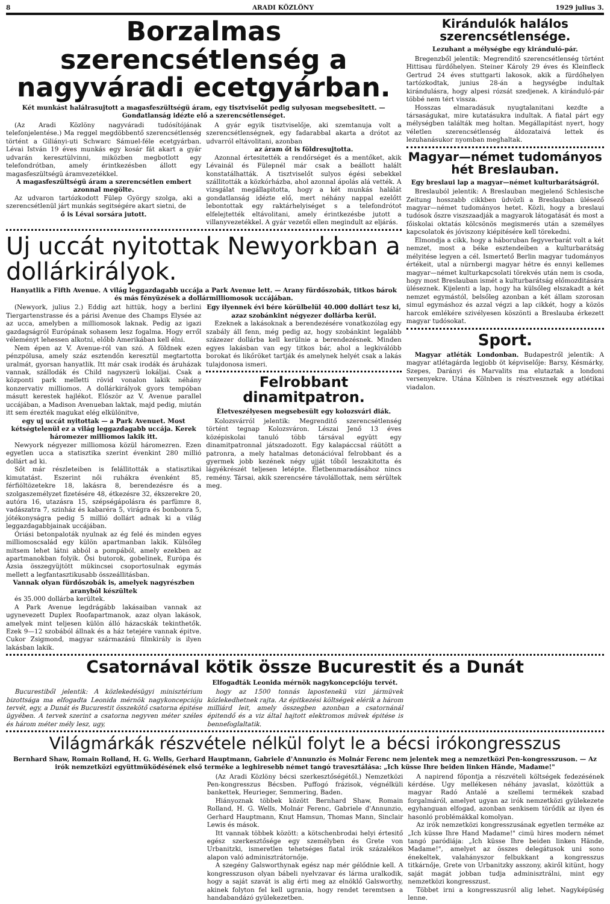8 ARADI KÖZLÖNY 1929 julius 3.
Borzalmas szerencsétlenség a nagyváradi ecetgyárban.
Két munkást halálrasujtott a magasfeszültségü áram, egy tisztviselőt pedig sulyosan megsebesitett. — Gondatlanság idézte elő a szerencsétlenséget.
(Az Aradi Közlöny nagyváradi tudósítójának telefonjelentése.) Ma reggel megdöbbentő szerencsétlenség történt a Giliányi-uti Schwarc Sámuel-féle ecetgyárban. Lévai István 19 éves munkás egy kosár fát akart a gyár udvarán keresztülvinni, miközben megbotlott egy telefondrótban, amely érintkezésben állott egy magasfeszültségü áramvezetékkel.
A magasfeszültségü áram a szerencsétlen embert azonnal megölte.
Az udvaron tartózkodott Fülep György szolga, aki a szerencsétlenül járt munkás segitségére akart sietni, de
ő is Lévai sorsára jutott.
A gyár egyik tisztviselője, aki szemtanuja volt a szerencsétlenségnek, egy fadarabbal akarta a drótot az udvarról eltávolitani, azonban
az áram őt is földresujtotta.
Azonnal értesitették a rendőrséget és a mentőket, akik Lévainál és Fülepnél már csak a beállott halált konstatálhatták. A tisztviselőt sulyos égési sebekkel szállitották a közkórházba, ahol azonnal ápolás alá vették. A vizsgálat megállapitotta, hogy a két munkás halálát gondatlanság idézte elő, mert néhány nappal ezelőtt lebontottak egy raktárhelyiséget s a telefondrótot elfelejtették eltávolitani, amely érintkezésbe jutott a villanyvezetékkel. A gyár vezetői ellen megindult az eljárás.
Uj uccát nyitottak Newyorkban a dollárkirályok.
Hanyatlik a Fifth Avenue. A világ leggazdagabb uccája a Park Avenue lett. — Arany fürdőszobák, titkos bárok és más fényüzések a dollármilliomosok uccájában.
(Newyork, julius 2.) Eddig azt hittük, hogy a berlini Tiergartenstrasse és a párisi Avenue des Champs Elysée az az ucca, amelyben a milliomosok laknak. Pedig az igazi gazdagságról Európának sohasem lesz fogalma. Hogy erről véleményt lehessen alkotni, előbb Amerikában kell élni.
Nem épen az V. Avenue-ról van szó. A földnek ezen pénzpólusa, amely száz esztendőn keresztül megtartotta uralmát, gyorsan hanyatlik. Itt már csak irodák és áruházak vannak, szállodák és Child nagyszerü lokáljai. Csak a központi park melletti rövid vonalon lakik néhány konzervativ milliomos. A dollárkirályok gyors tempóban másutt kerestek hajlékot. Először az V. Avenue parallel uccájában, a Madison Avenueban laktak, majd pedig, miután itt sem érezték magukat elég elkülönitve,
egy uj uccát nyitottak — a Park Avenuet. Most kétségtelenül ez a világ leggazdagabb uccája. Kerek háromezer milliomos lakik itt.
Newyork négyezer milliomosa közül háromezren. Ezen egyetlen ucca a statisztika szerint évenkint 280 millió dollárt ad ki.
Sőt már részleteiben is felállitották a statisztikai kimutatást. Eszerint női ruhákra évenként 85, férfiöltözetekre 18, lakásra 8, berendezésre és a szolgaszemélyzet fizetésére 48, étkezésre 32, ékszerekre 20, autóra 16, utazásra 15, szépségápolásra és parfümre 8, vadászatra 7, szinház és kabaréra 5, virágra és bonbonra 5, jótékonyságra pedig 5 millió dollárt adnak ki a világ leggazdagabbjainak uccájában.
Óriási betonpaloták nyulnak az ég felé és minden egyes milliomoscsalád egy külön apartmanban lakik. Külsőleg mitsem lehet látni abból a pompából, amely ezekben az apartmanokban folyik. Ősi butorok, gobelinek, Európa és Ázsia összegyüjtött mükincsei csoportosulnak egymás mellett a legfantasztikusabb összeállitásban.
Vannak olyan fürdőszobák is, amelyek nagyrészben aranyból készültek
és 35.000 dollárba kerültek.
A Park Avenue legdrágább lakásaiban vannak az ugynevezett Duplex Roofapartmanok, azaz olyan lakások, amelyek mint teljesen külön álló házacskák tekinthetők. Ezek 9—12 szobából állnak és a ház tetejére vannak épitve. Cukor Zsigmond, magyar származású filmkirály is ilyen lakásban lakik.
Egy ilyennek évi bére körülbelül 40.000 dollárt tesz ki, azaz szobánkint négyezer dollárba kerül.
Ezeknek a lakásoknak a berendezésére vonatkozólag egy szabály áll fenn, még pedig az, hogy szobánkint legalább százezer dollárba kell kerülnie a berendezésnek. Minden egyes lakásban van egy titkos bár, ahol a legkiválóbb borokat és likőröket tartják és amelynek helyét csak a lakás tulajdonosa ismeri.
Felrobbant dinamitpatron.
Életveszélyesen megsebesült egy kolozsvári diák.
Kolozsvárról jelentik: Megrenditő szerencsétlenség történt tegnap Kolozsváron. Lészai Jenő 13 éves középiskolai tanuló több társával együtt egy dinamitpatronnal játszadozott. Egy kalapáccsal ráütött a patronra, a mely hatalmas detonációval felrobbant és a gyermek jobb kezének négy ujját tőből leszakitotta és lágyékrészét teljesen letépte. Életbenmaradásához nincs remény. Társai, akik szerencsére távolállottak, nem sérültek meg.
Kirándulók halálos szerencsétlensége.
Lezuhant a mélységbe egy kiránduló-pár.
Bregenzből jelentik: Megrenditő szerencsétlenség történt Hittisau fürdőhelyen. Steiner Károly 29 éves és Kleinfleck Gertrud 24 éves stuttgarti lakosok, akik a fürdőhelyen tartózkodtak, junius 28-án a hegységbe indultak kirándulásra, hogy alpesi rózsát szedjenek. A kiránduló-pár többé nem tért vissza.
Hosszas elmaradásuk nyugtalanitani kezdte a társaságukat, mire kutatásukra indultak. A fiatal párt egy mélységben találták meg holtan. Megállapitást nyert, hogy véletlen szerencsétlenség áldozataivá lettek és lezuhanásukor nyomban meghaltak.
Magyar—német tudományos hét Breslauban.
Egy breslaui lap a magyar—német kulturbarátságról.
Breslauból jelentik: A Breslauban megjelenő Schlesische Zeitung hosszabb cikkben üdvözli a Breslauban ülésező magyar—német tudományos hetet. Közli, hogy a breslaui tudósok őszre viszszaadják a magyarok látogatását és most a főiskolai oktatás kölcsönös megismerés után a személyes kapcsolatok és jóviszony kiépitésére kell törekedni.
Elmondja a cikk, hogy a háboruban fegyverbarát volt a két nemzet, most a béke esztendeiben a kulturbarátság mélyitése legyen a cél. Ismertető Berlin magyar tudományos értékeit, utal a nürnbergi magyar hétre és ennyi kellemes magyar—német kulturkapcsolati törekvés után nem is csoda, hogy most Breslauban ismét a kulturbarátság előmozditására üléseznek. Kijelenti a lap, hogy ha külsőleg elszakadt a két nemzet egymástól, belsőleg azonban a két állam szorosan simul egymáshoz és azzal végzi a lap cikkét, hogy a közös harcok emlékére szivélyesen köszönti a Breslauba érkezett magyar tudósokat.
Sport.
Magyar atléták Londonban. Budapestről jelentik: A magyar atlétagárda legjobb öt képviselője: Barsy, Késmárky, Szepes, Darányi és Marvalits ma elutaztak a londoni versenyekre. Utána Kölnben is résztvesznek egy atlétikai viadalon.
Csatornával kötik össze Bucurestit és a Dunát
Elfogadták Leonida mérnök nagykoncepcióju tervét.
Bucurestiből jelentik: A közlekedésügyi minisztérium bizottsága ma elfogadta Leonida mérnök nagykoncepcióju tervét, egy, a Dunát és Bucurestit összekötő csatorna épitése ügyében. A tervek szerint a csatorna negyven méter széles és három méter mély lesz, ugy,
hogy az 1500 tonnás lapostenekü vizi jármüvek közlekedhetnek rajta. Az épitkezési költségek elérik a három milliárd leit, amely összegben azonban a csatornánál épitendő és a viz által hajtott elektromos müvek épitése is bennefoglaltatik.
Világmárkák részvétele nélkül folyt le a bécsi irókongresszus
Bernhard Shaw, Romain Rolland, H. G. Wells, Gerhard Hauptmann, Gabriele d'Annunzio és Molnár Ferenc nem jelentek meg a nemzetközi Pen-kongresszuson. — Az irók nemzetközi együttmüködésének első terméke a leghiresebb német tangó travesztálása: „Ich küsse Ihre beiden linken Hände, Madame!"
(Az Aradi Közlöny bécsi szerkesztőségétől.) Nemzetközi Pen-kongresszus Bécsben. Puffogó frázisok, végnélküli bankettek, Heurieger, Semmering, Baden.
Hiányoznak többek között Bernhard Shaw, Romain Rolland, H. G. Wells, Molnár Ferenc, Gabriele d'Annunzio, Gerhard Hauptmann, Knut Hamsun, Thomas Mann, Sinclair Lewis és mások.
Itt vannak többek között: a kötschenbrodai helyi értesitő egész szerkesztősége egy személyben és Grete von Urbanitzki, ismeretlen tehetséges fiatal irók százalékos alapon való adminisztrátornője.
A szegény Galsworthynak egész nap mér gélődnie kell. A kongresszuson olyan bábeli nyelvzavar és lárma uralkodik, hogy a saját szavát is alig érti meg az elnöklő Galsworthy, akinek folyton fel kell ugrania, hogy rendet teremtsen a handabandázó gyülekezetben.
A napirend főpontja a részvételi költségek fedezésének kérdése. Ugy mellékesen néhány javaslat, közöttük a magyar Radó Antalé a szellemi termékek szabad forgalmáról, amelyet ugyan az irók nemzetközi gyülekezete egyhanguan elfogad, azonban senkisem törődik az ilyen és hasonló problémákkal komolyan.
Az irók nemzetközi kongresszusának egyetlen terméke az „Ich küsse Ihre Hand Madame!" cimü hires modern német tangó paródiája: „Ich küsse Ihre beiden linken Hände, Madame!", amelyet az összes delegátusok uni sono énekeltek, valahányszor felbukkant a kongresszus titkárnője, Grete von Urbanitzky asszony, akiről kitünt, hogy saját magát jobban tudja adminisztrálni, mint egy nemzetközi kongresszust.
Többet irni a kongresszusról alig lehet. Nagyképüség lenne.